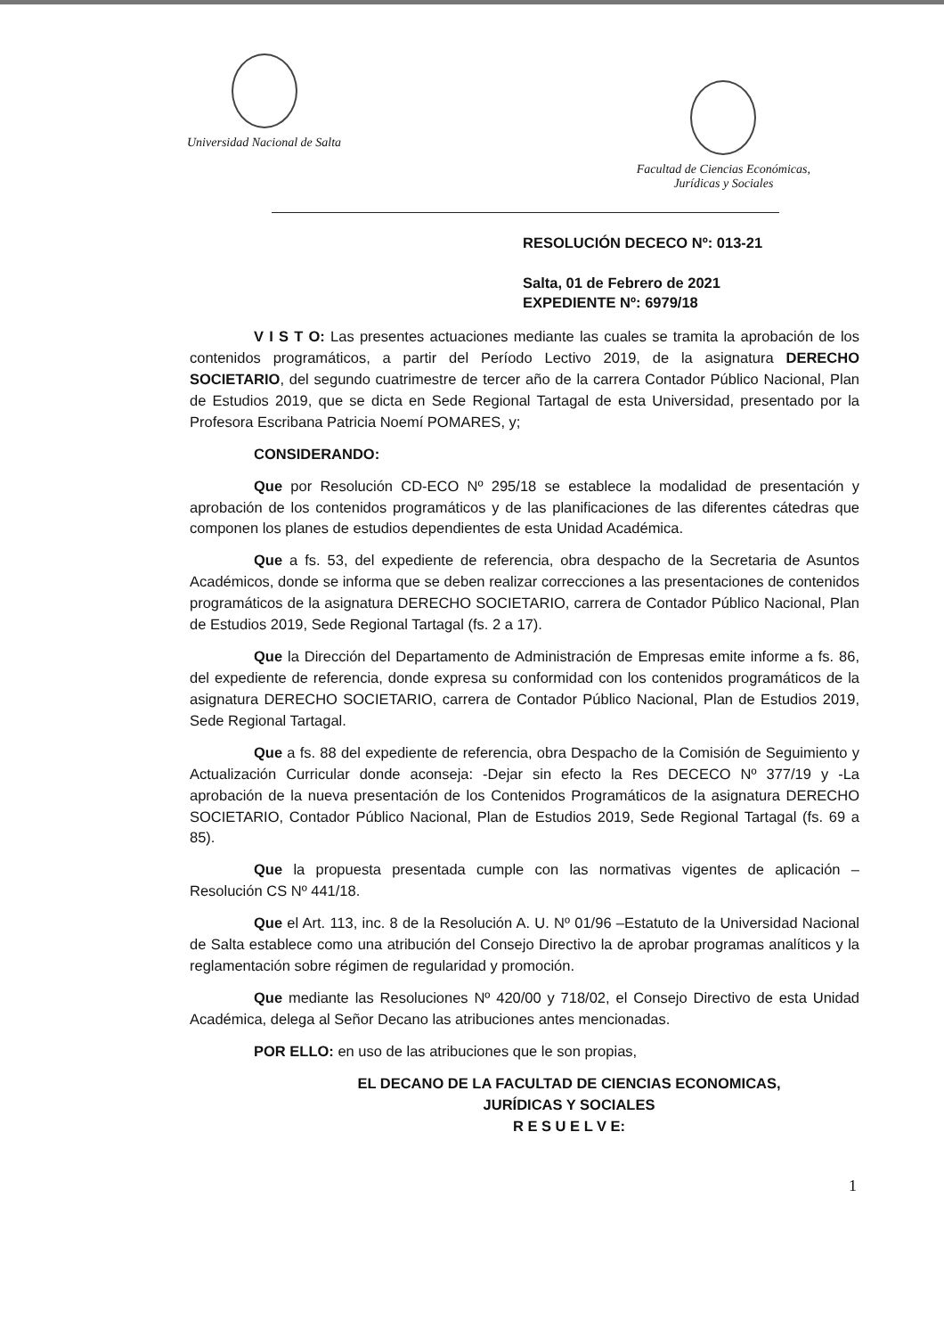Universidad Nacional de Salta
Facultad de Ciencias Económicas,
Jurídicas y Sociales
RESOLUCIÓN DECECO Nº: 013-21
Salta, 01 de Febrero de 2021
EXPEDIENTE Nº: 6979/18
V I S T O: Las presentes actuaciones mediante las cuales se tramita la aprobación de los contenidos programáticos, a partir del Período Lectivo 2019, de la asignatura DERECHO SOCIETARIO, del segundo cuatrimestre de tercer año de la carrera Contador Público Nacional, Plan de Estudios 2019, que se dicta en Sede Regional Tartagal de esta Universidad, presentado por la Profesora Escribana Patricia Noemí POMARES, y;
CONSIDERANDO:
Que por Resolución CD-ECO Nº 295/18 se establece la modalidad de presentación y aprobación de los contenidos programáticos y de las planificaciones de las diferentes cátedras que componen los planes de estudios dependientes de esta Unidad Académica.
Que a fs. 53, del expediente de referencia, obra despacho de la Secretaria de Asuntos Académicos, donde se informa que se deben realizar correcciones a las presentaciones de contenidos programáticos de la asignatura DERECHO SOCIETARIO, carrera de Contador Público Nacional, Plan de Estudios 2019, Sede Regional Tartagal (fs. 2 a 17).
Que la Dirección del Departamento de Administración de Empresas emite informe a fs. 86, del expediente de referencia, donde expresa su conformidad con los contenidos programáticos de la asignatura DERECHO SOCIETARIO, carrera de Contador Público Nacional, Plan de Estudios 2019, Sede Regional Tartagal.
Que a fs. 88 del expediente de referencia, obra Despacho de la Comisión de Seguimiento y Actualización Curricular donde aconseja: -Dejar sin efecto la Res DECECO Nº 377/19 y -La aprobación de la nueva presentación de los Contenidos Programáticos de la asignatura DERECHO SOCIETARIO, Contador Público Nacional, Plan de Estudios 2019, Sede Regional Tartagal (fs. 69 a 85).
Que la propuesta presentada cumple con las normativas vigentes de aplicación – Resolución CS Nº 441/18.
Que el Art. 113, inc. 8 de la Resolución A. U. Nº 01/96 –Estatuto de la Universidad Nacional de Salta establece como una atribución del Consejo Directivo la de aprobar programas analíticos y la reglamentación sobre régimen de regularidad y promoción.
Que mediante las Resoluciones Nº 420/00 y 718/02, el Consejo Directivo de esta Unidad Académica, delega al Señor Decano las atribuciones antes mencionadas.
POR ELLO: en uso de las atribuciones que le son propias,
EL DECANO DE LA FACULTAD DE CIENCIAS ECONOMICAS,
JURÍDICAS Y SOCIALES
R E S U E L V E:
1